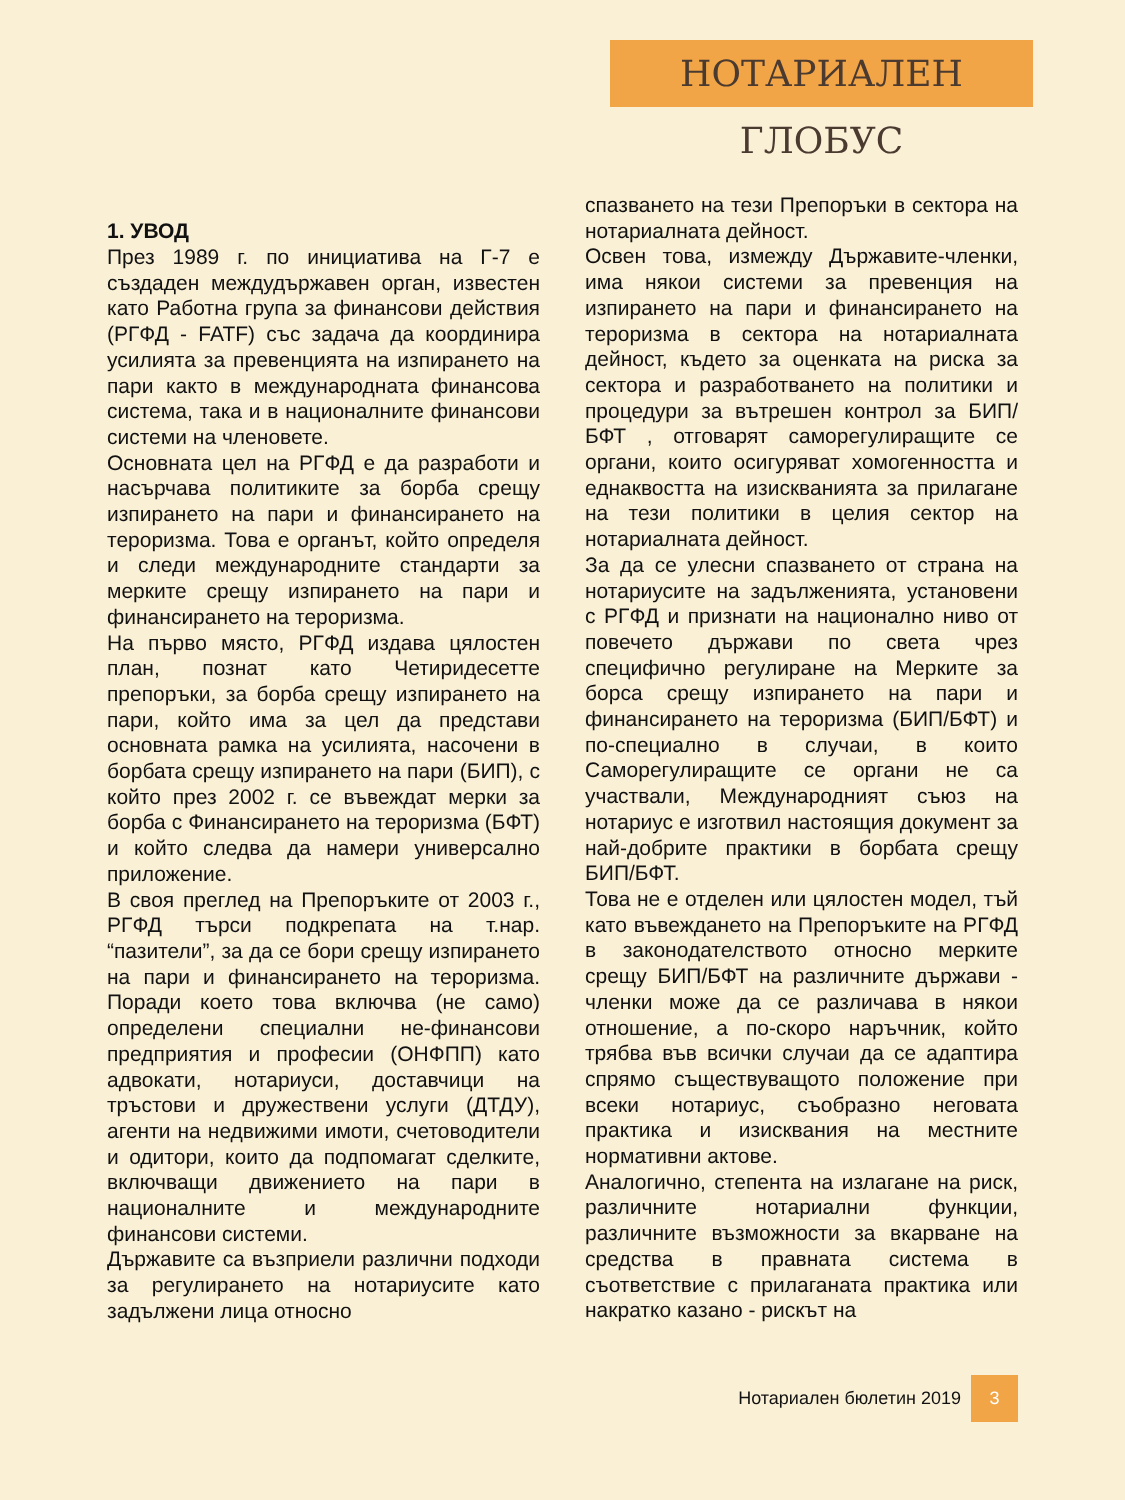НОТАРИАЛЕН ГЛОБУС
1. УВОД
През 1989 г. по инициатива на Г-7 е създаден междудържавен орган, известен като Работна група за финансови действия (РГФД - FATF) със задача да координира усилията за превенцията на изпирането на пари както в международната финансова система, така и в националните финансови системи на членовете.
Основната цел на РГФД е да разработи и насърчава политиките за борба срещу изпирането на пари и финансирането на тероризма. Това е органът, който определя и следи международните стандарти за мерките срещу изпирането на пари и финансирането на тероризма.
На първо място, РГФД издава цялостен план, познат като Четиридесетте препоръки, за борба срещу изпирането на пари, който има за цел да представи основната рамка на усилията, насочени в борбата срещу изпирането на пари (БИП), с който през 2002 г. се въвеждат мерки за борба с Финансирането на тероризма (БФТ) и който следва да намери универсално приложение.
В своя преглед на Препоръките от 2003 г., РГФД търси подкрепата на т.нар. “пазители”, за да се бори срещу изпирането на пари и финансирането на тероризма. Поради което това включва (не само) определени специални не-финансови предприятия и професии (ОНФПП) като адвокати, нотариуси, доставчици на тръстови и дружествени услуги (ДТДУ), агенти на недвижими имоти, счетоводители и одитори, които да подпомагат сделките, включващи движението на пари в националните и международните финансови системи.
Държавите са възприели различни подходи за регулирането на нотариусите като задължени лица относно
спазването на тези Препоръки в сектора на нотариалната дейност.
Освен това, измежду Държавите-членки, има някои системи за превенция на изпирането на пари и финансирането на тероризма в сектора на нотариалната дейност, където за оценката на риска за сектора и разработването на политики и процедури за вътрешен контрол за БИП/БФТ , отговарят саморегулиращите се органи, които осигуряват хомогенността и еднаквостта на изискванията за прилагане на тези политики в целия сектор на нотариалната дейност.
За да се улесни спазването от страна на нотариусите на задълженията, установени с РГФД и признати на национално ниво от повечето държави по света чрез специфично регулиране на Мерките за борса срещу изпирането на пари и финансирането на тероризма (БИП/БФТ) и по-специално в случаи, в които Саморегулиращите се органи не са участвали, Международният съюз на нотариус е изготвил настоящия документ за най-добрите практики в борбата срещу БИП/БФТ.
Това не е отделен или цялостен модел, тъй като въвеждането на Препоръките на РГФД в законодателството относно мерките срещу БИП/БФТ на различните държави - членки може да се различава в някои отношение, а по-скоро наръчник, който трябва във всички случаи да се адаптира спрямо съществуващото положение при всеки нотариус, съобразно неговата практика и изисквания на местните нормативни актове.
Аналогично, степента на излагане на риск, различните нотариални функции, различните възможности за вкарване на средства в правната система в съответствие с прилаганата практика или накратко казано - рискът на
Нотариален бюлетин 2019 3